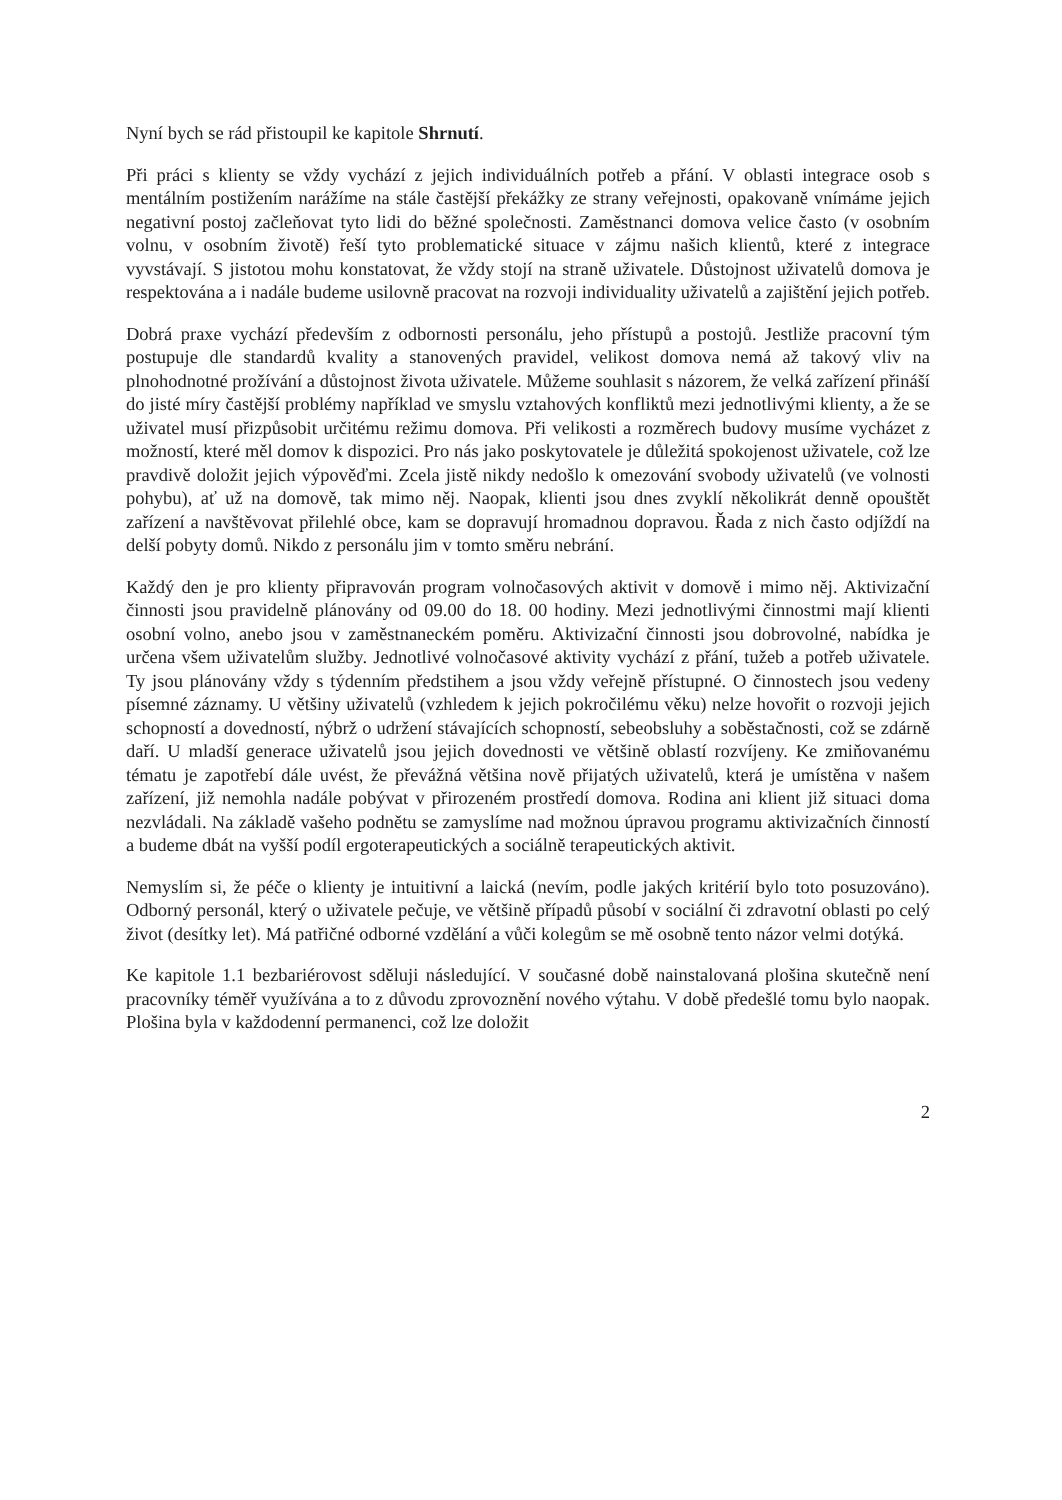Nyní bych se rád přistoupil ke kapitole Shrnutí.
Při práci s klienty se vždy vychází z jejich individuálních potřeb a přání. V oblasti integrace osob s mentálním postižením narážíme na stále častější překážky ze strany veřejnosti, opakovaně vnímáme jejich negativní postoj začleňovat tyto lidi do běžné společnosti. Zaměstnanci domova velice často (v osobním volnu, v osobním životě) řeší tyto problematické situace v zájmu našich klientů, které z integrace vyvstávají. S jistotou mohu konstatovat, že vždy stojí na straně uživatele. Důstojnost uživatelů domova je respektována a i nadále budeme usilovně pracovat na rozvoji individuality uživatelů a zajištění jejich potřeb.
Dobrá praxe vychází především z odbornosti personálu, jeho přístupů a postojů. Jestliže pracovní tým postupuje dle standardů kvality a stanovených pravidel, velikost domova nemá až takový vliv na plnohodnotné prožívání a důstojnost života uživatele. Můžeme souhlasit s názorem, že velká zařízení přináší do jisté míry častější problémy například ve smyslu vztahových konfliktů mezi jednotlivými klienty, a že se uživatel musí přizpůsobit určitému režimu domova. Při velikosti a rozměrech budovy musíme vycházet z možností, které měl domov k dispozici. Pro nás jako poskytovatele je důležitá spokojenost uživatele, což lze pravdivě doložit jejich výpověďmi. Zcela jistě nikdy nedošlo k omezování svobody uživatelů (ve volnosti pohybu), ať už na domově, tak mimo něj. Naopak, klienti jsou dnes zvyklí několikrát denně opouštět zařízení a navštěvovat přilehlé obce, kam se dopravují hromadnou dopravou. Řada z nich často odjíždí na delší pobyty domů. Nikdo z personálu jim v tomto směru nebrání.
Každý den je pro klienty připravován program volnočasových aktivit v domově i mimo něj. Aktivizační činnosti jsou pravidelně plánovány od 09.00 do 18. 00 hodiny. Mezi jednotlivými činnostmi mají klienti osobní volno, anebo jsou v zaměstnaneckém poměru. Aktivizační činnosti jsou dobrovolné, nabídka je určena všem uživatelům služby. Jednotlivé volnočasové aktivity vychází z přání, tužeb a potřeb uživatele. Ty jsou plánovány vždy s týdenním předstihem a jsou vždy veřejně přístupné. O činnostech jsou vedeny písemné záznamy. U většiny uživatelů (vzhledem k jejich pokročilému věku) nelze hovořit o rozvoji jejich schopností a dovedností, nýbrž o udržení stávajících schopností, sebeobsluhy a soběstačnosti, což se zdárně daří. U mladší generace uživatelů jsou jejich dovednosti ve většině oblastí rozvíjeny. Ke zmiňovanému tématu je zapotřebí dále uvést, že převážná většina nově přijatých uživatelů, která je umístěna v našem zařízení, již nemohla nadále pobývat v přirozeném prostředí domova. Rodina ani klient již situaci doma nezvládali. Na základě vašeho podnětu se zamyslíme nad možnou úpravou programu aktivizačních činností a budeme dbát na vyšší podíl ergoterapeutických a sociálně terapeutických aktivit.
Nemyslím si, že péče o klienty je intuitivní a laická (nevím, podle jakých kritérií bylo toto posuzováno). Odborný personál, který o uživatele pečuje, ve většině případů působí v sociální či zdravotní oblasti po celý život (desítky let). Má patřičné odborné vzdělání a vůči kolegům se mě osobně tento názor velmi dotýká.
Ke kapitole 1.1 bezbariérovost sděluji následující. V současné době nainstalovaná plošina skutečně není pracovníky téměř využívána a to z důvodu zprovoznění nového výtahu. V době předešlé tomu bylo naopak. Plošina byla v každodenní permanenci, což lze doložit
2